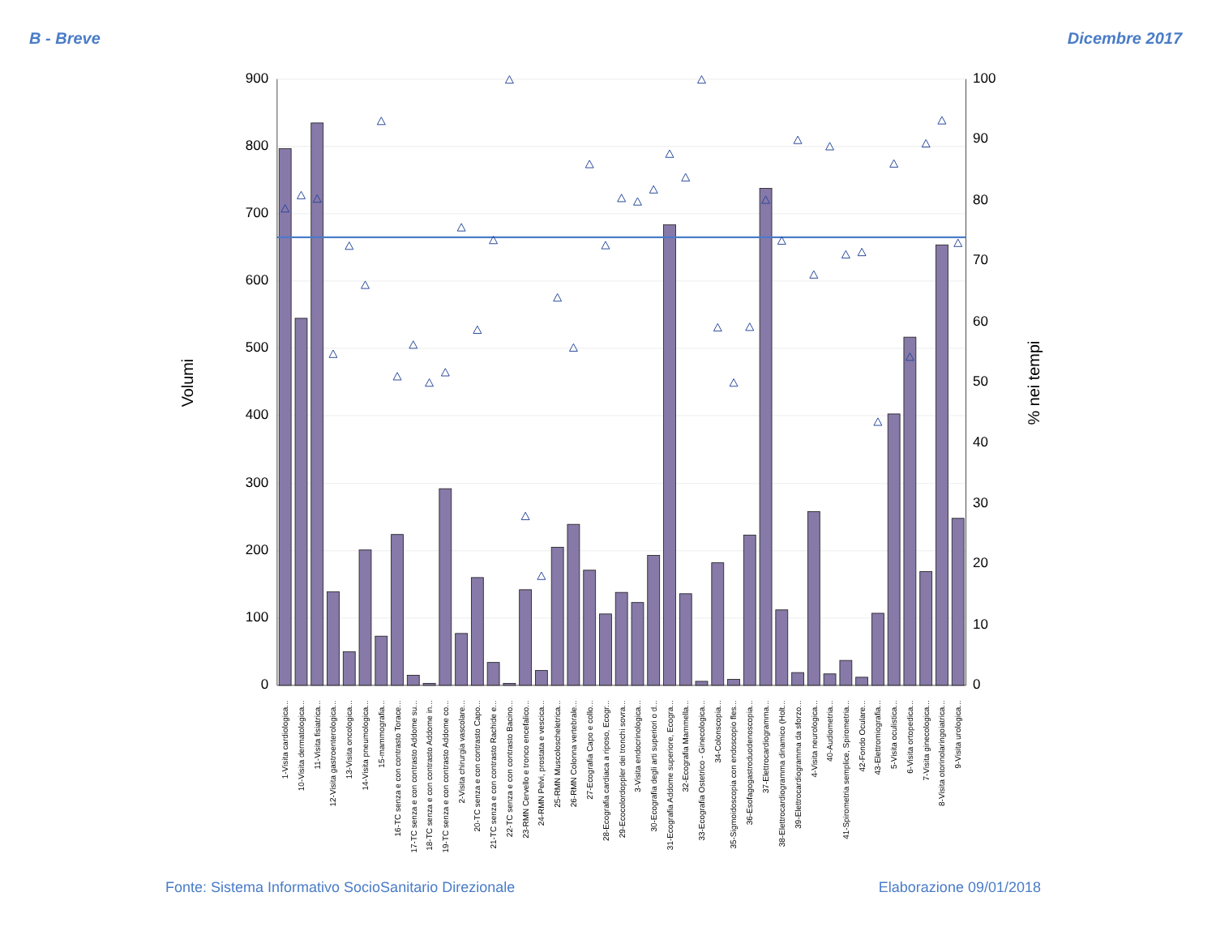B - Breve Dicembre 2017
900
800
700
600
500
400
300
200
100
0
100
90
80
70
60
50
40
30
20
10
0
Volumi
% nei tempi
1-Visita cardiologica...
10-Visita dermatologica...
11-Visita fisiatrica...
12-Visita gastroenterologica...
13-Visita oncologica...
14-Visita pneumologica...
15-mammografia...
16-TC senza e con contrasto Torace...
17-TC senza e con contrasto Addome su...
18-TC senza e con contrasto Addome in...
19-TC senza e con contrasto Addome co...
2-Visita chirurgia vascolare...
20-TC senza e con contrasto Capo...
21-TC senza e con contrasto Rachide e...
22-TC senza e con contrasto Bacino...
23-RMN Cervello e tronco encefalico...
24-RMN Pelvi, prostata e vescica...
25-RMN Muscoloscheletrica...
26-RMN Colonna vertebrale...
27-Ecografia Capo e collo...
28-Ecografia cardiaca a riposo, Ecogr...
29-Ecocolordoppler dei tronchi sovra...
3-Visita endocrinologica...
30-Ecografia degli arti superiori o d...
31-Ecografia Addome superiore, Ecogra...
32-Ecografia Mammella...
33-Ecografia Ostetrico - Ginecologica...
34-Colonscopia...
35-Sigmoidoscopia con endoscopio fles...
36-Esofagogastroduodenoscopia...
37-Elettrocardiogramma...
38-Elettrocardiogramma dinamico (Holt...
39-Elettrocardiogramma da sforzo...
4-Visita neurologica...
40-Audiometria...
41-Spirometria semplice, Spirometria...
42-Fondo Oculare...
43-Elettromiografia...
5-Visita oculistica...
6-Visita ortopedica...
7-Visita ginecologica...
8-Visita otorinolaringoiatrica...
9-Visita urologica...
Fonte: Sistema Informativo SocioSanitario Direzionale Elaborazione 09/01/2018